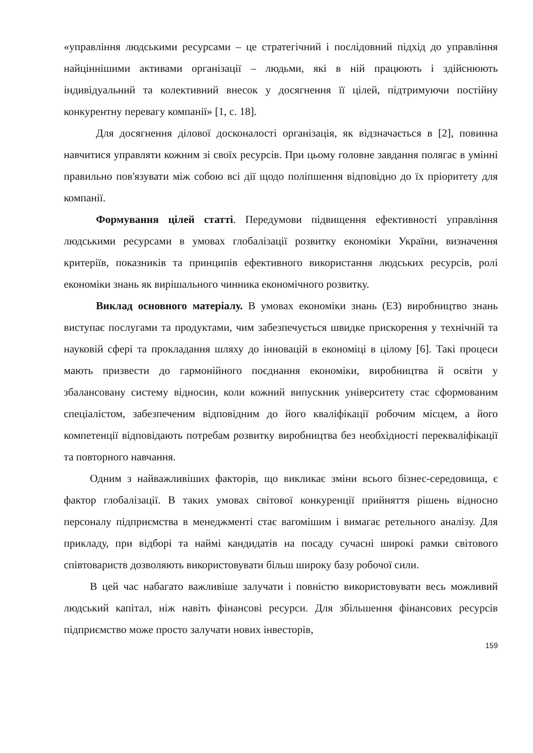«управління людськими ресурсами – це стратегічний і послідовний підхід до управління найціннішими активами організації – людьми, які в ній працюють і здійснюють індивідуальний та колективний внесок у досягнення її цілей, підтримуючи постійну конкурентну перевагу компанії» [1, с. 18].
Для досягнення ділової досконалості організація, як відзначається в [2], повинна навчитися управляти кожним зі своїх ресурсів. При цьому головне завдання полягає в умінні правильно пов'язувати між собою всі дії щодо поліпшення відповідно до їх пріоритету для компанії.
Формування цілей статті. Передумови підвищення ефективності управління людськими ресурсами в умовах глобалізації розвитку економіки України, визначення критеріїв, показників та принципів ефективного використання людських ресурсів, ролі економіки знань як вирішального чинника економічного розвитку.
Виклад основного матеріалу. В умовах економіки знань (ЕЗ) виробництво знань виступає послугами та продуктами, чим забезпечується швидке прискорення у технічній та науковій сфері та прокладання шляху до інновацій в економіці в цілому [6]. Такі процеси мають призвести до гармонійного поєднання економіки, виробництва й освіти у збалансовану систему відносин, коли кожний випускник університету стає сформованим спеціалістом, забезпеченим відповідним до його кваліфікації робочим місцем, а його компетенції відповідають потребам розвитку виробництва без необхідності перекваліфікації та повторного навчання.
Одним з найважливіших факторів, що викликає зміни всього бізнес-середовища, є фактор глобалізації. В таких умовах світової конкуренції прийняття рішень відносно персоналу підприємства в менеджменті стає вагомішим і вимагає ретельного аналізу. Для прикладу, при відборі та наймі кандидатів на посаду сучасні широкі рамки світового співтовариств дозволяють використовувати більш широку базу робочої сили.
В цей час набагато важливіше залучати і повністю використовувати весь можливий людський капітал, ніж навіть фінансові ресурси. Для збільшення фінансових ресурсів підприємство може просто залучати нових інвесторів,
159